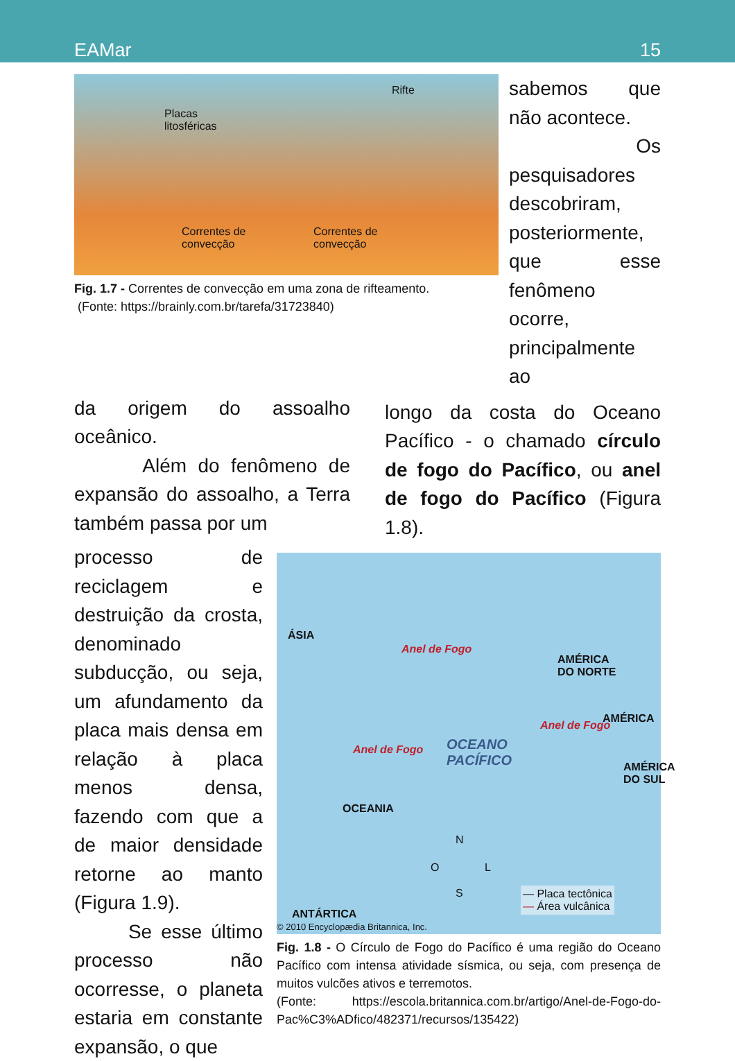EAMar 15
Rifte
Placas
litosféricas
Correntes de
convecção
Correntes de
convecção
Fig. 1.7 - Correntes de convecção em uma zona de rifteamento.
(Fonte: https://brainly.com.br/tarefa/31723840)
sabemos que não acontece.
Os pesquisadores descobriram, posteriormente, que esse fenômeno ocorre, principalmente ao
da origem do assoalho oceânico.
Além do fenômeno de expansão do assoalho, a Terra também passa por um
longo da costa do Oceano Pacífico - o chamado círculo de fogo do Pacífico, ou anel de fogo do Pacífico (Figura 1.8).
processo de reciclagem e destruição da crosta, denominado subducção, ou seja, um afundamento da placa mais densa em relação à placa menos densa, fazendo com que a de maior densidade retorne ao manto (Figura 1.9).
Se esse último processo não ocorresse, o planeta estaria em constante expansão, o que
ÁSIA
Anel de Fogo
AMÉRICA
DO NORTE
AMÉRICA
AMÉRICA
DO SUL
OCEANO
PACÍFICO
Anel de Fogo
Anel de Fogo
OCEANIA
N
O L
S — Placa tectônica
— Área vulcânica
ANTÁRTICA
© 2010 Encyclopædia Britannica, Inc.
Fig. 1.8 - O Círculo de Fogo do Pacífico é uma região do Oceano Pacífico com intensa atividade sísmica, ou seja, com presença de muitos vulcões ativos e terremotos.
(Fonte: https://escola.britannica.com.br/artigo/Anel-de-Fogo-do-Pac%C3%ADfico/482371/recursos/135422)